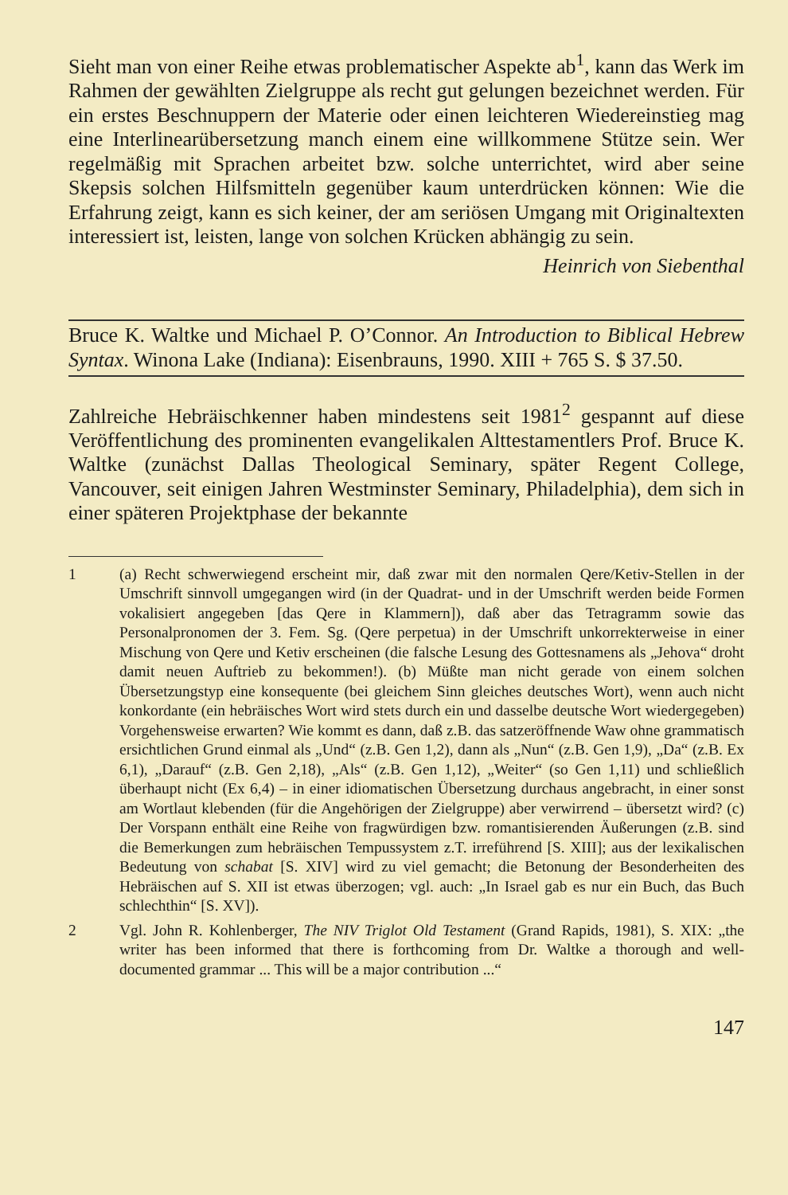Sieht man von einer Reihe etwas problematischer Aspekte ab<sup>1</sup>, kann das Werk im Rahmen der gewählten Zielgruppe als recht gut gelungen bezeichnet werden. Für ein erstes Beschnuppern der Materie oder einen leichteren Wiedereinstieg mag eine Interlinearübersetzung manch einem eine willkommene Stütze sein. Wer regelmäßig mit Sprachen arbeitet bzw. solche unterrichtet, wird aber seine Skepsis solchen Hilfsmitteln gegenüber kaum unterdrücken können: Wie die Erfahrung zeigt, kann es sich keiner, der am seriösen Umgang mit Originaltexten interessiert ist, leisten, lange von solchen Krücken abhängig zu sein.
Heinrich von Siebenthal
Bruce K. Waltke und Michael P. O’Connor. An Introduction to Biblical Hebrew Syntax. Winona Lake (Indiana): Eisenbrauns, 1990. XIII + 765 S. $ 37.50.
Zahlreiche Hebräischkenner haben mindestens seit 1981<sup>2</sup> gespannt auf diese Veröffentlichung des prominenten evangelikalen Alttestamentlers Prof. Bruce K. Waltke (zunächst Dallas Theological Seminary, später Regent College, Vancouver, seit einigen Jahren Westminster Seminary, Philadelphia), dem sich in einer späteren Projektphase der bekannte
1 (a) Recht schwerwiegend erscheint mir, daß zwar mit den normalen Qere/Ketiv-Stellen in der Umschrift sinnvoll umgegangen wird (in der Quadrat- und in der Umschrift werden beide Formen vokalisiert angegeben [das Qere in Klammern]), daß aber das Tetragramm sowie das Personalpronomen der 3. Fem. Sg. (Qere perpetua) in der Umschrift unkorrekterweise in einer Mischung von Qere und Ketiv erscheinen (die falsche Lesung des Gottesnamens als „Jehova“ droht damit neuen Auftrieb zu bekommen!). (b) Müßte man nicht gerade von einem solchen Übersetzungstyp eine konsequente (bei gleichem Sinn gleiches deutsches Wort), wenn auch nicht konkordante (ein hebräisches Wort wird stets durch ein und dasselbe deutsche Wort wiedergegeben) Vorgehensweise erwarten? Wie kommt es dann, daß z.B. das satzeröffnende Waw ohne grammatisch ersichtlichen Grund einmal als „Und“ (z.B. Gen 1,2), dann als „Nun“ (z.B. Gen 1,9), „Da“ (z.B. Ex 6,1), „Darauf“ (z.B. Gen 2,18), „Als“ (z.B. Gen 1,12), „Weiter“ (so Gen 1,11) und schließlich überhaupt nicht (Ex 6,4) – in einer idiomatischen Übersetzung durchaus angebracht, in einer sonst am Wortlaut klebenden (für die Angehörigen der Zielgruppe) aber verwirrend – übersetzt wird? (c) Der Vorspann enthält eine Reihe von fragwürdigen bzw. romantisierenden Äußerungen (z.B. sind die Bemerkungen zum hebräischen Tempussystem z.T. irreführend [S. XIII]; aus der lexikalischen Bedeutung von schabat [S. XIV] wird zu viel gemacht; die Betonung der Besonderheiten des Hebräischen auf S. XII ist etwas überzogen; vgl. auch: „In Israel gab es nur ein Buch, das Buch schlechthin“ [S. XV]).
2 Vgl. John R. Kohlenberger, The NIV Triglot Old Testament (Grand Rapids, 1981), S. XIX: „the writer has been informed that there is forthcoming from Dr. Waltke a thorough and well-documented grammar ... This will be a major contribution ...“
147